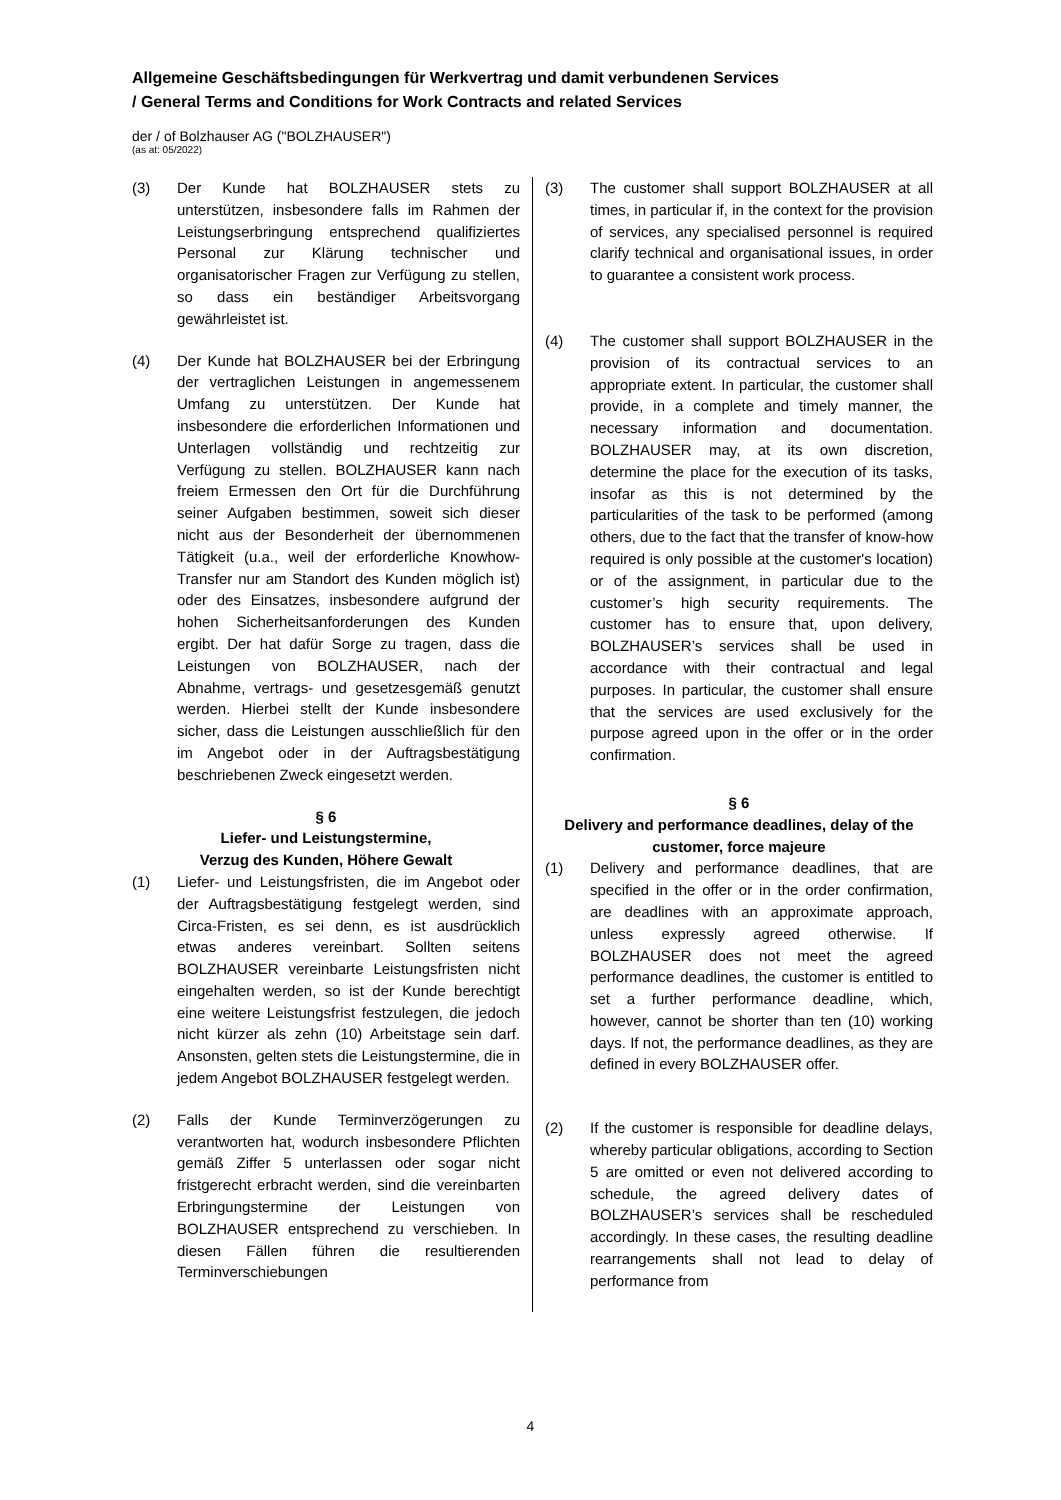Allgemeine Geschäftsbedingungen für Werkvertrag und damit verbundenen Services
/ General Terms and Conditions for Work Contracts and related Services
der / of Bolzhauser AG ("BOLZHAUSER")
(as at: 05/2022)
(3) Der Kunde hat BOLZHAUSER stets zu unterstützen, insbesondere falls im Rahmen der Leistungserbringung entsprechend qualifiziertes Personal zur Klärung technischer und organisatorischer Fragen zur Verfügung zu stellen, so dass ein beständiger Arbeitsvorgang gewährleistet ist.
(4) Der Kunde hat BOLZHAUSER bei der Erbringung der vertraglichen Leistungen in angemessenem Umfang zu unterstützen. Der Kunde hat insbesondere die erforderlichen Informationen und Unterlagen vollständig und rechtzeitig zur Verfügung zu stellen. BOLZHAUSER kann nach freiem Ermessen den Ort für die Durchführung seiner Aufgaben bestimmen, soweit sich dieser nicht aus der Besonderheit der übernommenen Tätigkeit (u.a., weil der erforderliche Knowhow-Transfer nur am Standort des Kunden möglich ist) oder des Einsatzes, insbesondere aufgrund der hohen Sicherheitsanforderungen des Kunden ergibt. Der hat dafür Sorge zu tragen, dass die Leistungen von BOLZHAUSER, nach der Abnahme, vertrags- und gesetzesgemäß genutzt werden. Hierbei stellt der Kunde insbesondere sicher, dass die Leistungen ausschließlich für den im Angebot oder in der Auftragsbestätigung beschriebenen Zweck eingesetzt werden.
§ 6
Liefer- und Leistungstermine,
Verzug des Kunden, Höhere Gewalt
(1) Liefer- und Leistungsfristen, die im Angebot oder der Auftragsbestätigung festgelegt werden, sind Circa-Fristen, es sei denn, es ist ausdrücklich etwas anderes vereinbart. Sollten seitens BOLZHAUSER vereinbarte Leistungsfristen nicht eingehalten werden, so ist der Kunde berechtigt eine weitere Leistungsfrist festzulegen, die jedoch nicht kürzer als zehn (10) Arbeitstage sein darf. Ansonsten, gelten stets die Leistungstermine, die in jedem Angebot BOLZHAUSER festgelegt werden.
(2) Falls der Kunde Terminverzögerungen zu verantworten hat, wodurch insbesondere Pflichten gemäß Ziffer 5 unterlassen oder sogar nicht fristgerecht erbracht werden, sind die vereinbarten Erbringungstermine der Leistungen von BOLZHAUSER entsprechend zu verschieben. In diesen Fällen führen die resultierenden Terminverschiebungen
(3) The customer shall support BOLZHAUSER at all times, in particular if, in the context for the provision of services, any specialised personnel is required clarify technical and organisational issues, in order to guarantee a consistent work process.
(4) The customer shall support BOLZHAUSER in the provision of its contractual services to an appropriate extent. In particular, the customer shall provide, in a complete and timely manner, the necessary information and documentation. BOLZHAUSER may, at its own discretion, determine the place for the execution of its tasks, insofar as this is not determined by the particularities of the task to be performed (among others, due to the fact that the transfer of know-how required is only possible at the customer's location) or of the assignment, in particular due to the customer’s high security requirements. The customer has to ensure that, upon delivery, BOLZHAUSER’s services shall be used in accordance with their contractual and legal purposes. In particular, the customer shall ensure that the services are used exclusively for the purpose agreed upon in the offer or in the order confirmation.
§ 6
Delivery and performance deadlines, delay of the customer, force majeure
(1) Delivery and performance deadlines, that are specified in the offer or in the order confirmation, are deadlines with an approximate approach, unless expressly agreed otherwise. If BOLZHAUSER does not meet the agreed performance deadlines, the customer is entitled to set a further performance deadline, which, however, cannot be shorter than ten (10) working days. If not, the performance deadlines, as they are defined in every BOLZHAUSER offer.
(2) If the customer is responsible for deadline delays, whereby particular obligations, according to Section 5 are omitted or even not delivered according to schedule, the agreed delivery dates of BOLZHAUSER’s services shall be rescheduled accordingly. In these cases, the resulting deadline rearrangements shall not lead to delay of performance from
4